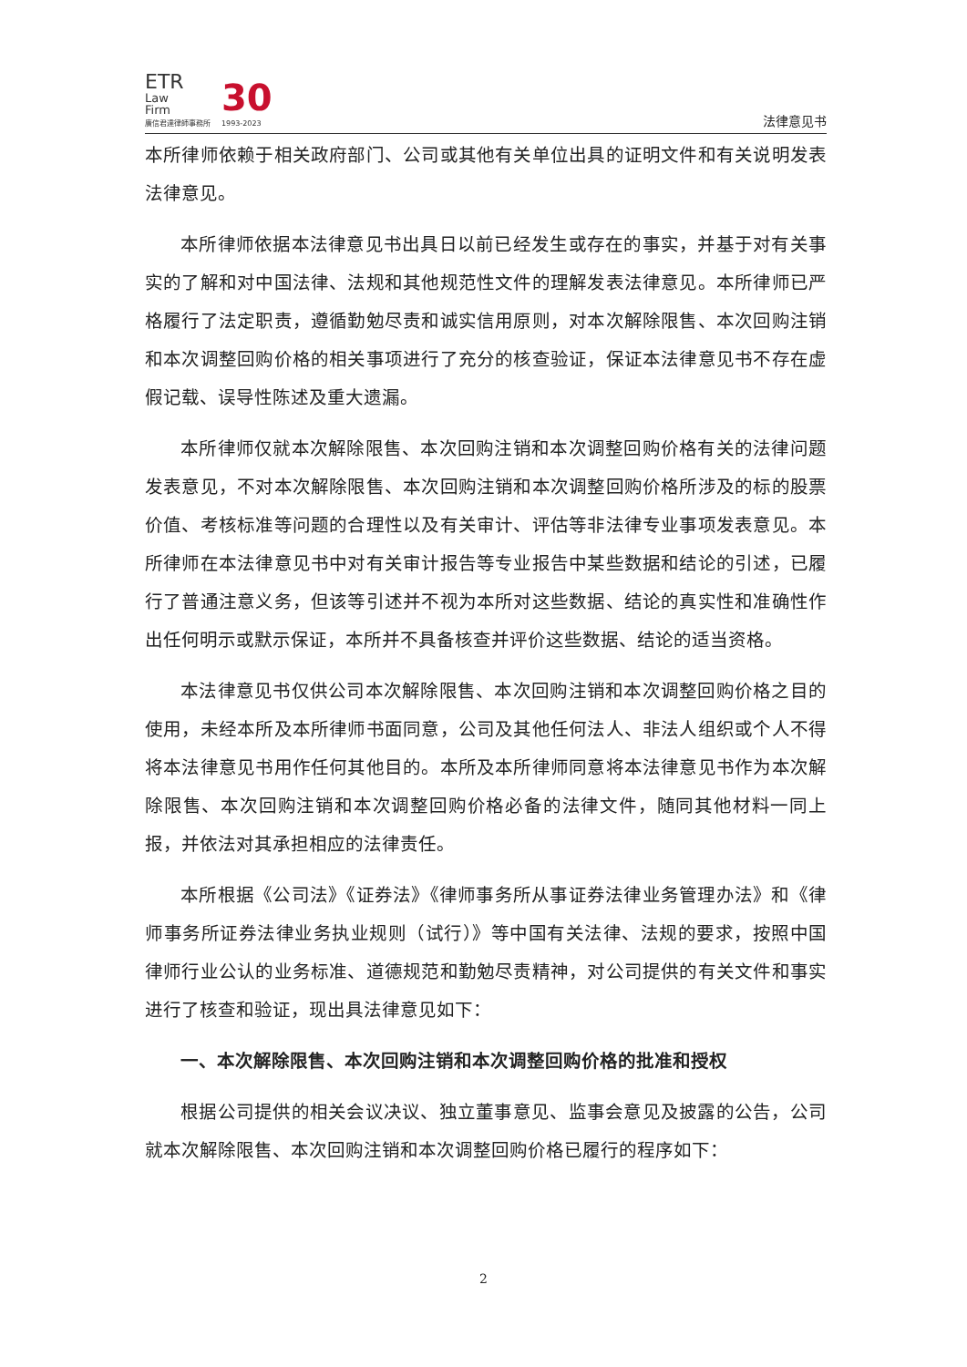ETR
Law
Firm
廣信君達律師事務所
30
1993-2023
法律意见书
本所律师依赖于相关政府部门、公司或其他有关单位出具的证明文件和有关说明发表法律意见。
本所律师依据本法律意见书出具日以前已经发生或存在的事实，并基于对有关事实的了解和对中国法律、法规和其他规范性文件的理解发表法律意见。本所律师已严格履行了法定职责，遵循勤勉尽责和诚实信用原则，对本次解除限售、本次回购注销和本次调整回购价格的相关事项进行了充分的核查验证，保证本法律意见书不存在虚假记载、误导性陈述及重大遗漏。
本所律师仅就本次解除限售、本次回购注销和本次调整回购价格有关的法律问题发表意见，不对本次解除限售、本次回购注销和本次调整回购价格所涉及的标的股票价值、考核标准等问题的合理性以及有关审计、评估等非法律专业事项发表意见。本所律师在本法律意见书中对有关审计报告等专业报告中某些数据和结论的引述，已履行了普通注意义务，但该等引述并不视为本所对这些数据、结论的真实性和准确性作出任何明示或默示保证，本所并不具备核查并评价这些数据、结论的适当资格。
本法律意见书仅供公司本次解除限售、本次回购注销和本次调整回购价格之目的使用，未经本所及本所律师书面同意，公司及其他任何法人、非法人组织或个人不得将本法律意见书用作任何其他目的。本所及本所律师同意将本法律意见书作为本次解除限售、本次回购注销和本次调整回购价格必备的法律文件，随同其他材料一同上报，并依法对其承担相应的法律责任。
本所根据《公司法》《证券法》《律师事务所从事证券法律业务管理办法》和《律师事务所证券法律业务执业规则（试行）》等中国有关法律、法规的要求，按照中国律师行业公认的业务标准、道德规范和勤勉尽责精神，对公司提供的有关文件和事实进行了核查和验证，现出具法律意见如下：
一、本次解除限售、本次回购注销和本次调整回购价格的批准和授权
根据公司提供的相关会议决议、独立董事意见、监事会意见及披露的公告，公司就本次解除限售、本次回购注销和本次调整回购价格已履行的程序如下：
2